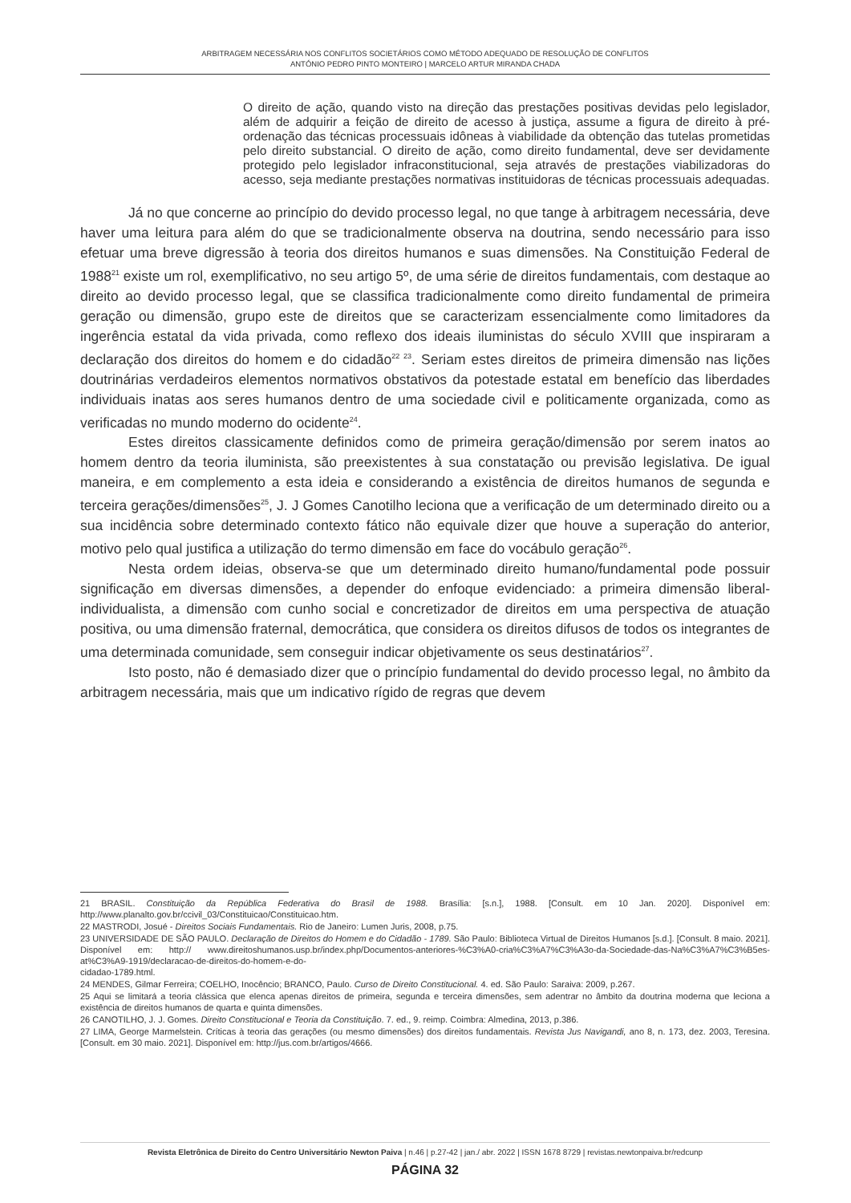ARBITRAGEM NECESSÁRIA NOS CONFLITOS SOCIETÁRIOS COMO MÉTODO ADEQUADO DE RESOLUÇÃO DE CONFLITOS
ANTÓNIO PEDRO PINTO MONTEIRO | MARCELO ARTUR MIRANDA CHADA
O direito de ação, quando visto na direção das prestações positivas devidas pelo legislador, além de adquirir a feição de direito de acesso à justiça, assume a figura de direito à pré-ordenação das técnicas processuais idôneas à viabilidade da obtenção das tutelas prometidas pelo direito substancial. O direito de ação, como direito fundamental, deve ser devidamente protegido pelo legislador infraconstitucional, seja através de prestações viabilizadoras do acesso, seja mediante prestações normativas instituidoras de técnicas processuais adequadas.
Já no que concerne ao princípio do devido processo legal, no que tange à arbitragem necessária, deve haver uma leitura para além do que se tradicionalmente observa na doutrina, sendo necessário para isso efetuar uma breve digressão à teoria dos direitos humanos e suas dimensões. Na Constituição Federal de 1988<sup>21</sup> existe um rol, exemplificativo, no seu artigo 5º, de uma série de direitos fundamentais, com destaque ao direito ao devido processo legal, que se classifica tradicionalmente como direito fundamental de primeira geração ou dimensão, grupo este de direitos que se caracterizam essencialmente como limitadores da ingerência estatal da vida privada, como reflexo dos ideais iluministas do século XVIII que inspiraram a declaração dos direitos do homem e do cidadão<sup>22 23</sup>. Seriam estes direitos de primeira dimensão nas lições doutrinárias verdadeiros elementos normativos obstativos da potestade estatal em benefício das liberdades individuais inatas aos seres humanos dentro de uma sociedade civil e politicamente organizada, como as verificadas no mundo moderno do ocidente<sup>24</sup>.
Estes direitos classicamente definidos como de primeira geração/dimensão por serem inatos ao homem dentro da teoria iluminista, são preexistentes à sua constatação ou previsão legislativa. De igual maneira, e em complemento a esta ideia e considerando a existência de direitos humanos de segunda e terceira gerações/dimensões<sup>25</sup>, J. J Gomes Canotilho leciona que a verificação de um determinado direito ou a sua incidência sobre determinado contexto fático não equivale dizer que houve a superação do anterior, motivo pelo qual justifica a utilização do termo dimensão em face do vocábulo geração<sup>26</sup>.
Nesta ordem ideias, observa-se que um determinado direito humano/fundamental pode possuir significação em diversas dimensões, a depender do enfoque evidenciado: a primeira dimensão liberal-individualista, a dimensão com cunho social e concretizador de direitos em uma perspectiva de atuação positiva, ou uma dimensão fraternal, democrática, que considera os direitos difusos de todos os integrantes de uma determinada comunidade, sem conseguir indicar objetivamente os seus destinatários<sup>27</sup>.
Isto posto, não é demasiado dizer que o princípio fundamental do devido processo legal, no âmbito da arbitragem necessária, mais que um indicativo rígido de regras que devem
21 BRASIL. Constituição da República Federativa do Brasil de 1988. Brasília: [s.n.], 1988. [Consult. em 10 Jan. 2020]. Disponível em: http://www.planalto.gov.br/ccivil_03/Constituicao/Constituicao.htm.
22 MASTRODI, Josué - Direitos Sociais Fundamentais. Rio de Janeiro: Lumen Juris, 2008, p.75.
23 UNIVERSIDADE DE SÃO PAULO. Declaração de Direitos do Homem e do Cidadão - 1789. São Paulo: Biblioteca Virtual de Direitos Humanos [s.d.]. [Consult. 8 maio. 2021]. Disponível em: http:// www.direitoshumanos.usp.br/index.php/Documentos-anteriores-%C3%A0-cria%C3%A7%C3%A3o-da-Sociedade-das-Na%C3%A7%C3%B5es-at%C3%A9-1919/declaracao-de-direitos-do-homem-e-do-
cidadao-1789.html.
24 MENDES, Gilmar Ferreira; COELHO, Inocêncio; BRANCO, Paulo. Curso de Direito Constitucional. 4. ed. São Paulo: Saraiva: 2009, p.267.
25 Aqui se limitará a teoria clássica que elenca apenas direitos de primeira, segunda e terceira dimensões, sem adentrar no âmbito da doutrina moderna que leciona a existência de direitos humanos de quarta e quinta dimensões.
26 CANOTILHO, J. J. Gomes. Direito Constitucional e Teoria da Constituição. 7. ed., 9. reimp. Coimbra: Almedina, 2013, p.386.
27 LIMA, George Marmelstein. Críticas à teoria das gerações (ou mesmo dimensões) dos direitos fundamentais. Revista Jus Navigandi, ano 8, n. 173, dez. 2003, Teresina. [Consult. em 30 maio. 2021]. Disponível em: http://jus.com.br/artigos/4666.
Revista Eletrônica de Direito do Centro Universitário Newton Paiva | n.46 | p.27-42 | jan./ abr. 2022 | ISSN 1678 8729 | revistas.newtonpaiva.br/redcunp
PÁGINA 32